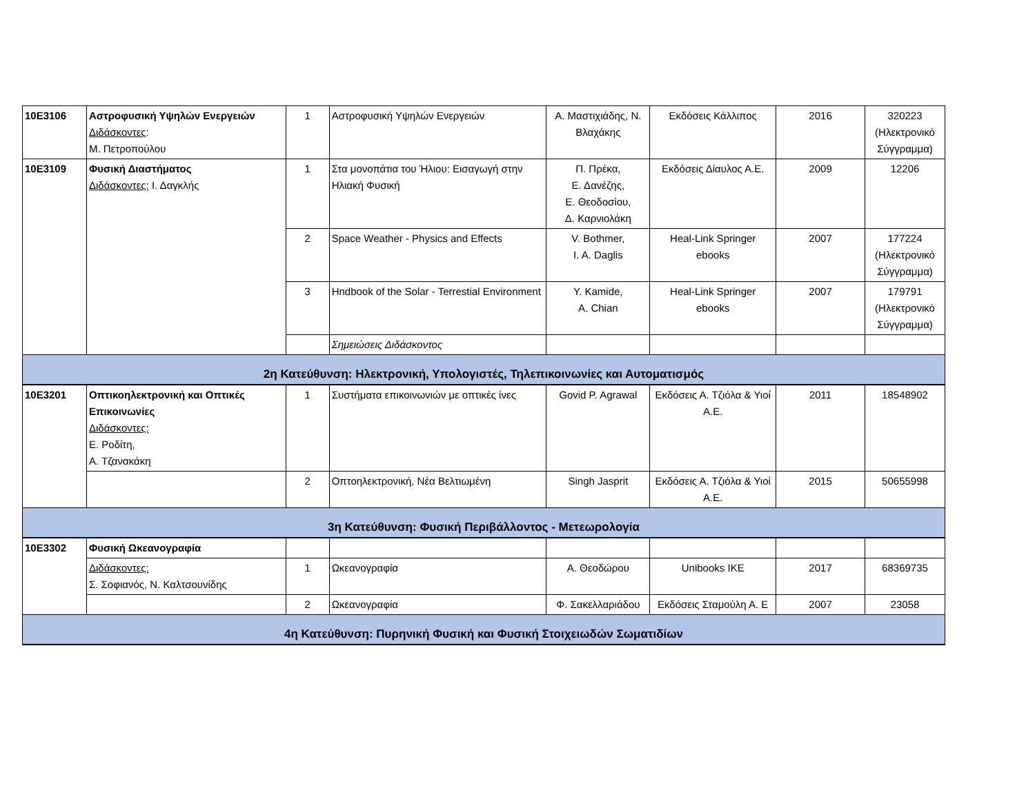| 10Ε3106 | Αστροφυσική Υψηλών Ενεργειών Διδάσκοντες : Μ. Πετροπούλου | 1 | Αστροφυσική Υψηλών Ενεργειών | Α. Μαστιχιάδης, Ν. Βλαχάκης | Εκδόσεις Κάλλιπος | 2016 | 320223 (Ηλεκτρονικό Σύγγραμμα) |
| 10Ε3109 | Φυσική Διαστήματος Διδάσκοντες: Ι. Δαγκλής | 1 | Στα μονοπάτια του Ήλιου: Εισαγωγή στην Ηλιακή Φυσική | Π. Πρέκα, Ε. Δανέζης, Ε. Θεοδοσίου, Δ. Καρνιολάκη | Εκδόσεις Δίαυλος Α.Ε. | 2009 | 12206 |
| | | 2 | Space Weather - Physics and Effects | V. Bothmer, I. A. Daglis | Heal-Link Springer ebooks | 2007 | 177224 (Ηλεκτρονικό Σύγγραμμα) |
| | | 3 | Hndbook of the Solar - Terrestial Environment | Y. Kamide, A. Chian | Heal-Link Springer ebooks | 2007 | 179791 (Ηλεκτρονικό Σύγγραμμα) |
| | | | Σημειώσεις Διδάσκοντος | | | | |
| 2η Κατεύθυνση: Ηλεκτρονική, Υπολογιστές, Τηλεπικοινωνίες και Αυτοματισμός | | | | | | | |
| 10Ε3201 | Οπτικοηλεκτρονική και Οπτικές Επικοινωνίες Διδάσκοντες: Ε. Ροδίτη, Α. Τζανακάκη | 1 | Συστήματα επικοινωνιών με οπτικές ίνες | Govid P. Agrawal | Εκδόσεις Α. Τζιόλα & Υιοί Α.Ε. | 2011 | 18548902 |
| | | 2 | Οπτοηλεκτρονική, Νέα Βελτιωμένη | Singh Jasprit | Εκδόσεις Α. Τζιόλα & Υιοί Α.Ε. | 2015 | 50655998 |
| 3η Κατεύθυνση: Φυσική Περιβάλλοντος - Μετεωρολογία | | | | | | | |
| 10Ε3302 | Φυσική Ωκεανογραφία | | | | | | |
| | Διδάσκοντες: Σ. Σοφιανός, Ν. Καλτσουνίδης | 1 | Ωκεανογραφία | Α. Θεοδώρου | Unibooks IKE | 2017 | 68369735 |
| | | 2 | Ωκεανογραφία | Φ. Σακελλαριάδου | Εκδόσεις Σταμούλη Α. Ε | 2007 | 23058 |
| 4η Κατεύθυνση: Πυρηνική Φυσική και Φυσική Στοιχειωδών Σωματιδίων | | | | | | | |